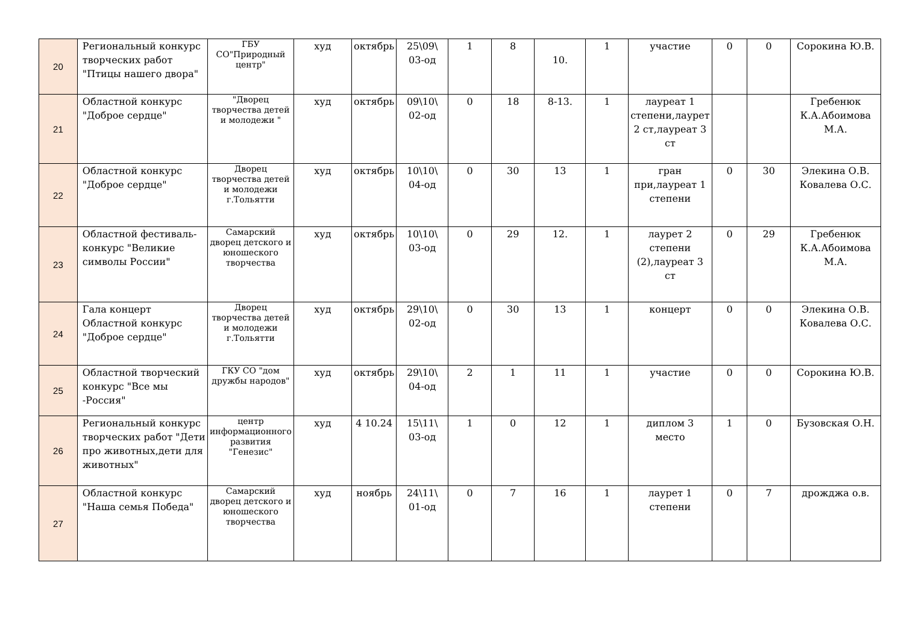| 20 | Региональный конкурс творческих работ "Птицы нашего двора" | ГБУ СО"Природный центр" | худ | октябрь | 25\09\ 03-од | 1 | 8 | 10. | 1 | участие | 0 | 0 | Сорокина Ю.В. |
| 21 | Областной конкурс "Доброе сердце" | "Дворец творчества детей и молодежи " | худ | октябрь | 09\10\ 02-од | 0 | 18 | 8-13. | 1 | лауреат 1 степени,лаурет 2 ст,лауреат 3 ст | | | Гребенюк К.А.Абоимова М.А. |
| 22 | Областной конкурс "Доброе сердце" | Дворец творчества детей и молодежи г.Тольятти | худ | октябрь | 10\10\ 04-од | 0 | 30 | 13 | 1 | гран при,лауреат 1 степени | 0 | 30 | Элекина О.В. Ковалева О.С. |
| 23 | Областной фестиваль-конкурс "Великие символы России" | Самарский дворец детского и юношеского творчества | худ | октябрь | 10\10\ 03-од | 0 | 29 | 12. | 1 | лаурет 2 степени (2),лауреат 3 ст | 0 | 29 | Гребенюк К.А.Абоимова М.А. |
| 24 | Гала концерт Областной конкурс "Доброе сердце" | Дворец творчества детей и молодежи г.Тольятти | худ | октябрь | 29\10\ 02-од | 0 | 30 | 13 | 1 | концерт | 0 | 0 | Элекина О.В. Ковалева О.С. |
| 25 | Областной творческий конкурс "Все мы -Россия" | ГКУ СО "дом дружбы народов" | худ | октябрь | 29\10\ 04-од | 2 | 1 | 11 | 1 | участие | 0 | 0 | Сорокина Ю.В. |
| 26 | Региональный конкурс творческих работ "Дети про животных,дети для животных" | центр информационного развития "Генезис" | худ | 4 10.24 | 15\11\ 03-од | 1 | 0 | 12 | 1 | диплом 3 место | 1 | 0 | Бузовская О.Н. |
| 27 | Областной конкурс "Наша семья Победа" | Самарский дворец детского и юношеского творчества | худ | ноябрь | 24\11\ 01-од | 0 | 7 | 16 | 1 | лаурет 1 степени | 0 | 7 | дрожджа о.в. |